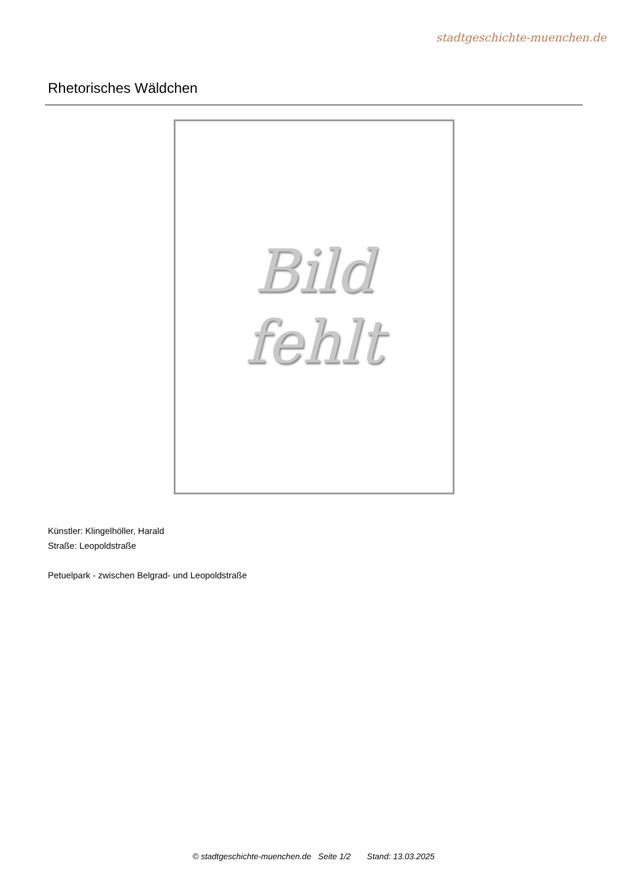stadtgeschichte-muenchen.de
Rhetorisches Wäldchen
Bild
fehlt
Künstler: Klingelhöller, Harald
Straße: Leopoldstraße
Petuelpark - zwischen Belgrad- und Leopoldstraße
© stadtgeschichte-muenchen.de Seite 1/2 Stand: 13.03.2025